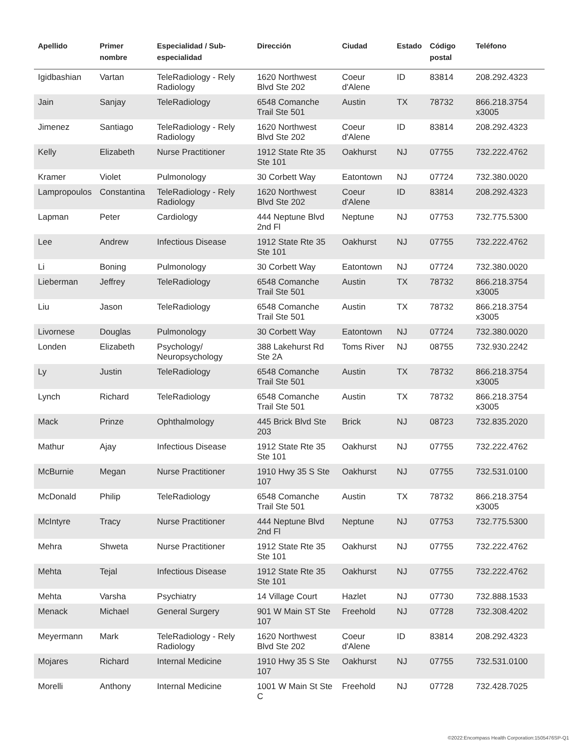| Apellido | Primer nombre | Especialidad / Sub-especialidad | Dirección | Ciudad | Estado | Código postal | Teléfono |
| --- | --- | --- | --- | --- | --- | --- | --- |
| Igidbashian | Vartan | TeleRadiology - Rely Radiology | 1620 Northwest Blvd Ste 202 | Coeur d'Alene | ID | 83814 | 208.292.4323 |
| Jain | Sanjay | TeleRadiology | 6548 Comanche Trail Ste 501 | Austin | TX | 78732 | 866.218.3754 x3005 |
| Jimenez | Santiago | TeleRadiology - Rely Radiology | 1620 Northwest Blvd Ste 202 | Coeur d'Alene | ID | 83814 | 208.292.4323 |
| Kelly | Elizabeth | Nurse Practitioner | 1912 State Rte 35 Ste 101 | Oakhurst | NJ | 07755 | 732.222.4762 |
| Kramer | Violet | Pulmonology | 30 Corbett Way | Eatontown | NJ | 07724 | 732.380.0020 |
| Lampropoulos | Constantina | TeleRadiology - Rely Radiology | 1620 Northwest Blvd Ste 202 | Coeur d'Alene | ID | 83814 | 208.292.4323 |
| Lapman | Peter | Cardiology | 444 Neptune Blvd 2nd Fl | Neptune | NJ | 07753 | 732.775.5300 |
| Lee | Andrew | Infectious Disease | 1912 State Rte 35 Ste 101 | Oakhurst | NJ | 07755 | 732.222.4762 |
| Li | Boning | Pulmonology | 30 Corbett Way | Eatontown | NJ | 07724 | 732.380.0020 |
| Lieberman | Jeffrey | TeleRadiology | 6548 Comanche Trail Ste 501 | Austin | TX | 78732 | 866.218.3754 x3005 |
| Liu | Jason | TeleRadiology | 6548 Comanche Trail Ste 501 | Austin | TX | 78732 | 866.218.3754 x3005 |
| Livornese | Douglas | Pulmonology | 30 Corbett Way | Eatontown | NJ | 07724 | 732.380.0020 |
| Londen | Elizabeth | Psychology/ Neuropsychology | 388 Lakehurst Rd Ste 2A | Toms River | NJ | 08755 | 732.930.2242 |
| Ly | Justin | TeleRadiology | 6548 Comanche Trail Ste 501 | Austin | TX | 78732 | 866.218.3754 x3005 |
| Lynch | Richard | TeleRadiology | 6548 Comanche Trail Ste 501 | Austin | TX | 78732 | 866.218.3754 x3005 |
| Mack | Prinze | Ophthalmology | 445 Brick Blvd Ste 203 | Brick | NJ | 08723 | 732.835.2020 |
| Mathur | Ajay | Infectious Disease | 1912 State Rte 35 Ste 101 | Oakhurst | NJ | 07755 | 732.222.4762 |
| McBurnie | Megan | Nurse Practitioner | 1910 Hwy 35 S Ste 107 | Oakhurst | NJ | 07755 | 732.531.0100 |
| McDonald | Philip | TeleRadiology | 6548 Comanche Trail Ste 501 | Austin | TX | 78732 | 866.218.3754 x3005 |
| McIntyre | Tracy | Nurse Practitioner | 444 Neptune Blvd 2nd Fl | Neptune | NJ | 07753 | 732.775.5300 |
| Mehra | Shweta | Nurse Practitioner | 1912 State Rte 35 Ste 101 | Oakhurst | NJ | 07755 | 732.222.4762 |
| Mehta | Tejal | Infectious Disease | 1912 State Rte 35 Ste 101 | Oakhurst | NJ | 07755 | 732.222.4762 |
| Mehta | Varsha | Psychiatry | 14 Village Court | Hazlet | NJ | 07730 | 732.888.1533 |
| Menack | Michael | General Surgery | 901 W Main ST Ste 107 | Freehold | NJ | 07728 | 732.308.4202 |
| Meyermann | Mark | TeleRadiology - Rely Radiology | 1620 Northwest Blvd Ste 202 | Coeur d'Alene | ID | 83814 | 208.292.4323 |
| Mojares | Richard | Internal Medicine | 1910 Hwy 35 S Ste 107 | Oakhurst | NJ | 07755 | 732.531.0100 |
| Morelli | Anthony | Internal Medicine | 1001 W Main St Ste C | Freehold | NJ | 07728 | 732.428.7025 |
©2022:Encompass Health Corporation:1505476SP-Q1